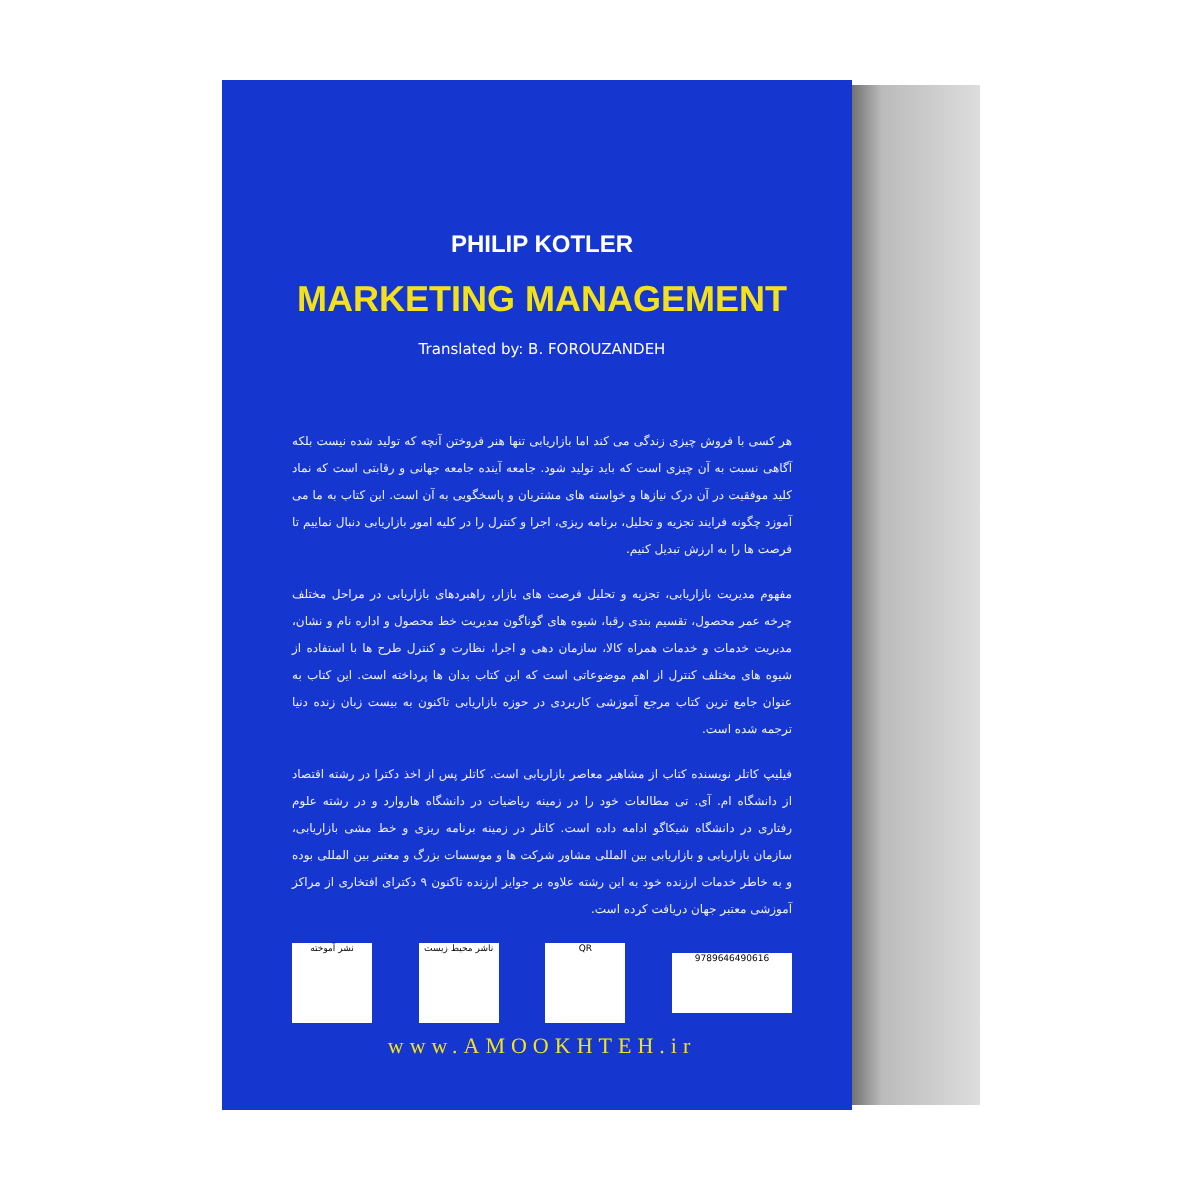PHILIP KOTLER
MARKETING MANAGEMENT
Translated by: B. FOROUZANDEH
هر کسی با فروش چیزی زندگی می کند اما بازاریابی تنها هنر فروختن آنچه که تولید شده نیست بلکه آگاهی نسبت به آن چیزی است که باید تولید شود. جامعه آینده جامعه جهانی و رقابتی است که نماد کلید موفقیت در آن درک نیازها و خواسته های مشتریان و پاسخگویی به آن است. این کتاب به ما می آموزد چگونه فرایند تجزیه و تحلیل، برنامه ریزی، اجرا و کنترل را در کلیه امور بازاریابی دنبال نماییم تا فرصت ها را به ارزش تبدیل کنیم.
مفهوم مدیریت بازاریابی، تجزیه و تحلیل فرصت های بازار، راهبردهای بازاریابی در مراحل مختلف چرخه عمر محصول، تقسیم بندی رقبا، شیوه های گوناگون مدیریت خط محصول و اداره نام و نشان، مدیریت خدمات و خدمات همراه کالا، سازمان دهی و اجرا، نظارت و کنترل طرح ها با استفاده از شیوه های مختلف کنترل از اهم موضوعاتی است که این کتاب بدان ها پرداخته است. این کتاب به عنوان جامع ترین کتاب مرجع آموزشی کاربردی در حوزه بازاریابی تاکنون به بیست زبان زنده دنیا ترجمه شده است.
فیلیپ کاتلر نویسنده کتاب از مشاهیر معاصر بازاریابی است. کاتلر پس از اخذ دکترا در رشته اقتصاد از دانشگاه ام. آی. تی مطالعات خود را در زمینه ریاضیات در دانشگاه هاروارد و در رشته علوم رفتاری در دانشگاه شیکاگو ادامه داده است. کاتلر در زمینه برنامه ریزی و خط مشی بازاریابی، سازمان بازاریابی و بازاریابی بین المللی مشاور شرکت ها و موسسات بزرگ و معتبر بین المللی بوده و به خاطر خدمات ارزنده خود به این رشته علاوه بر جوایز ارزنده تاکنون ۹ دکترای افتخاری از مراکز آموزشی معتبر جهان دریافت کرده است.
نشر آموخته ناشر محیط زیست QR
9789646490616
www.AMOOKHTEH.ir